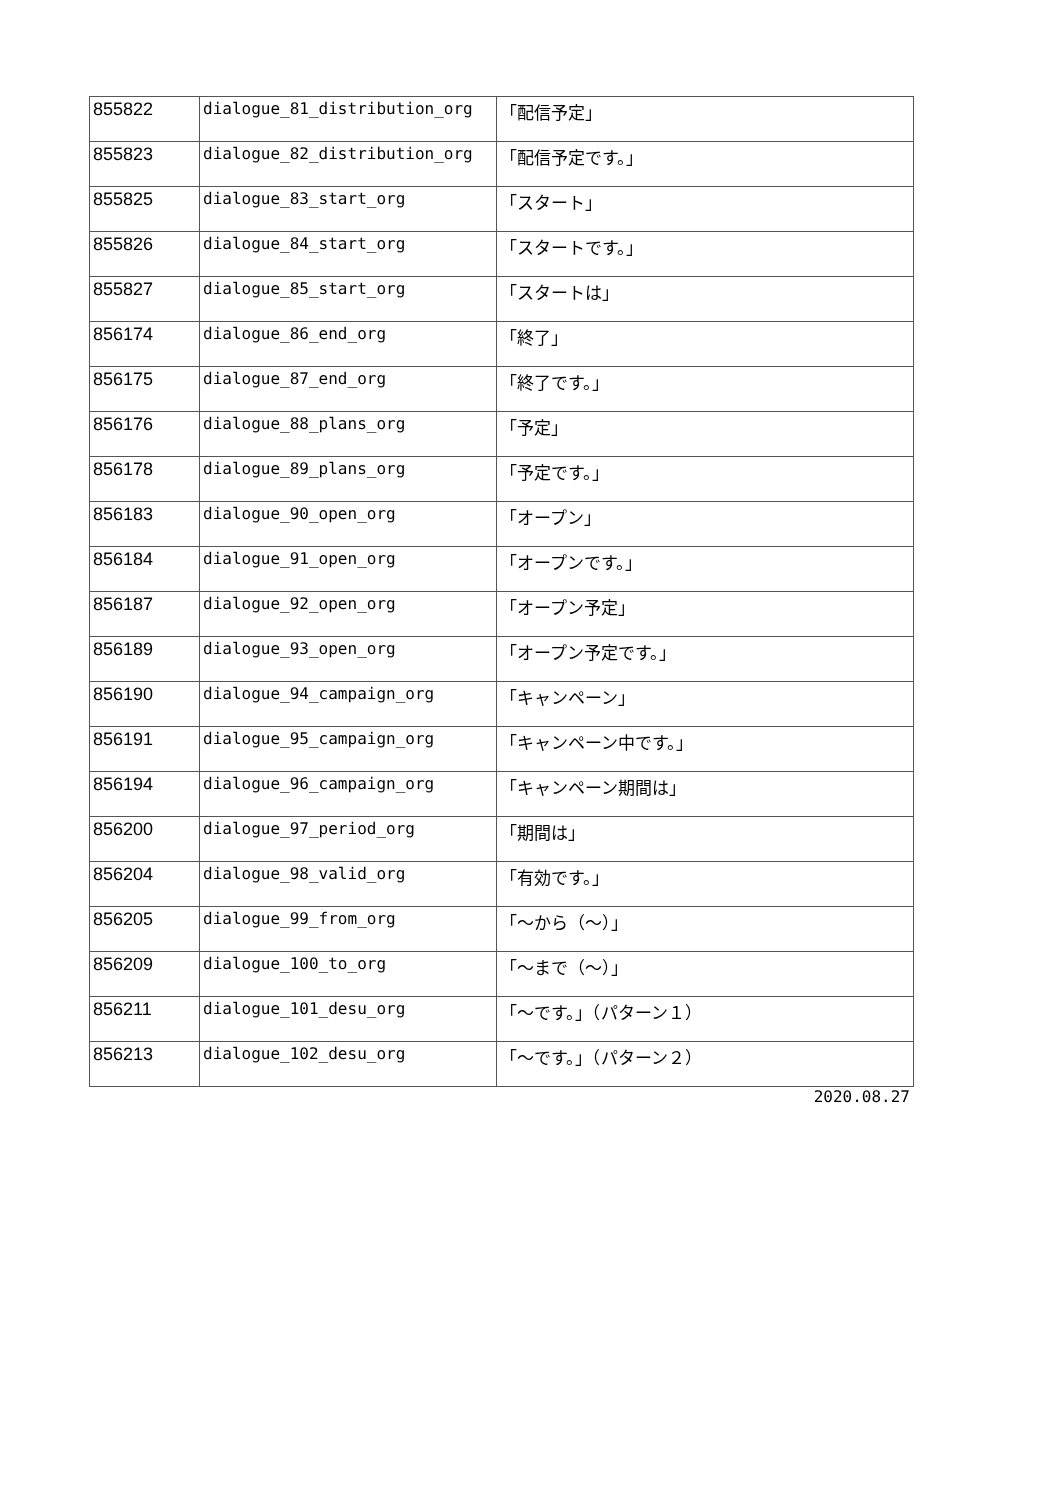| 855822 | dialogue_81_distribution_org | 「配信予定」 |
| 855823 | dialogue_82_distribution_org | 「配信予定です。」 |
| 855825 | dialogue_83_start_org | 「スタート」 |
| 855826 | dialogue_84_start_org | 「スタートです。」 |
| 855827 | dialogue_85_start_org | 「スタートは」 |
| 856174 | dialogue_86_end_org | 「終了」 |
| 856175 | dialogue_87_end_org | 「終了です。」 |
| 856176 | dialogue_88_plans_org | 「予定」 |
| 856178 | dialogue_89_plans_org | 「予定です。」 |
| 856183 | dialogue_90_open_org | 「オープン」 |
| 856184 | dialogue_91_open_org | 「オープンです。」 |
| 856187 | dialogue_92_open_org | 「オープン予定」 |
| 856189 | dialogue_93_open_org | 「オープン予定です。」 |
| 856190 | dialogue_94_campaign_org | 「キャンペーン」 |
| 856191 | dialogue_95_campaign_org | 「キャンペーン中です。」 |
| 856194 | dialogue_96_campaign_org | 「キャンペーン期間は」 |
| 856200 | dialogue_97_period_org | 「期間は」 |
| 856204 | dialogue_98_valid_org | 「有効です。」 |
| 856205 | dialogue_99_from_org | 「～から（～）」 |
| 856209 | dialogue_100_to_org | 「～まで（～）」 |
| 856211 | dialogue_101_desu_org | 「～です。」（パターン１） |
| 856213 | dialogue_102_desu_org | 「～です。」（パターン２） |
2020.08.27